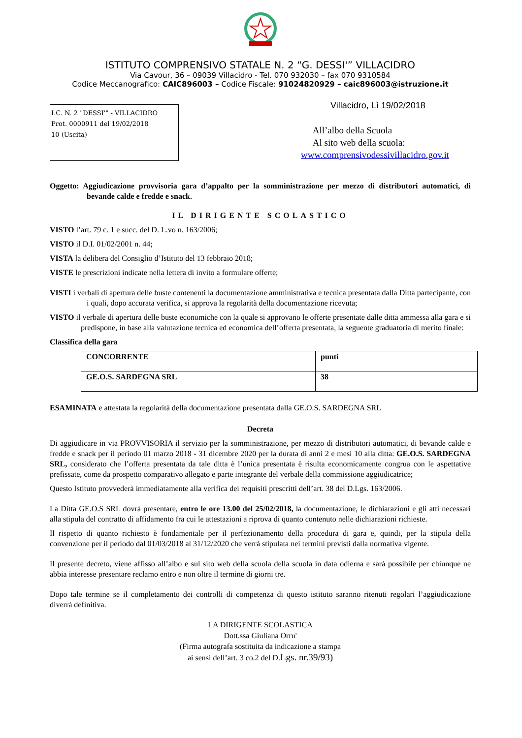ISTITUTO COMPRENSIVO STATALE N. 2 “G. DESSI'” VILLACIDRO
Via Cavour, 36 – 09039 Villacidro - Tel. 070 932030 – fax 070 9310584
Codice Meccanografico: CAIC896003 – Codice Fiscale: 91024820929 – caic896003@istruzione.it
I.C. N. 2 "DESSI'" - VILLACIDRO
Prot. 0000911 del 19/02/2018
10 (Uscita)
Villacidro, Lì 19/02/2018
All’albo della Scuola
Al sito web della scuola:
www.comprensivodessivillacidro.gov.it
Oggetto: Aggiudicazione provvisoria gara d’appalto per la somministrazione per mezzo di distributori automatici, di bevande calde e fredde e snack.
IL DIRIGENTE SCOLASTICO
VISTO l’art. 79 c. 1 e succ. del D. L.vo n. 163/2006;
VISTO il D.I. 01/02/2001 n. 44;
VISTA la delibera del Consiglio d’Istituto del 13 febbraio 2018;
VISTE le prescrizioni indicate nella lettera di invito a formulare offerte;
VISTI i verbali di apertura delle buste contenenti la documentazione amministrativa e tecnica presentata dalla Ditta partecipante, con i quali, dopo accurata verifica, si approva la regolarità della documentazione ricevuta;
VISTO il verbale di apertura delle buste economiche con la quale si approvano le offerte presentate dalle ditta ammessa alla gara e si predispone, in base alla valutazione tecnica ed economica dell’offerta presentata, la seguente graduatoria di merito finale:
Classifica della gara
| CONCORRENTE | punti |
| GE.O.S. SARDEGNA SRL | 38 |
ESAMINATA e attestata la regolarità della documentazione presentata dalla GE.O.S. SARDEGNA SRL
Decreta
Di aggiudicare in via PROVVISORIA il servizio per la somministrazione, per mezzo di distributori automatici, di bevande calde e fredde e snack per il periodo 01 marzo 2018 - 31 dicembre 2020 per la durata di anni 2 e mesi 10 alla ditta: GE.O.S. SARDEGNA SRL, considerato che l’offerta presentata da tale ditta è l’unica presentata è risulta economicamente congrua con le aspettative prefissate, come da prospetto comparativo allegato e parte integrante del verbale della commissione aggiudicatrice;
Questo Istituto provvederà immediatamente alla verifica dei requisiti prescritti dell’art. 38 del D.Lgs. 163/2006.
La Ditta GE.O.S SRL dovrà presentare, entro le ore 13.00 del 25/02/2018, la documentazione, le dichiarazioni e gli atti necessari alla stipula del contratto di affidamento fra cui le attestazioni a riprova di quanto contenuto nelle dichiarazioni richieste.
Il rispetto di quanto richiesto è fondamentale per il perfezionamento della procedura di gara e, quindi, per la stipula della convenzione per il periodo dal 01/03/2018 al 31/12/2020 che verrà stipulata nei termini previsti dalla normativa vigente.
Il presente decreto, viene affisso all’albo e sul sito web della scuola della scuola in data odierna e sarà possibile per chiunque ne abbia interesse presentare reclamo entro e non oltre il termine di giorni tre.
Dopo tale termine se il completamento dei controlli di competenza di questo istituto saranno ritenuti regolari l’aggiudicazione diverrà definitiva.
LA DIRIGENTE SCOLASTICA
Dott.ssa Giuliana Orru'
(Firma autografa sostituita da indicazione a stampa
ai sensi dell’art. 3 co.2 del D.Lgs. nr.39/93)